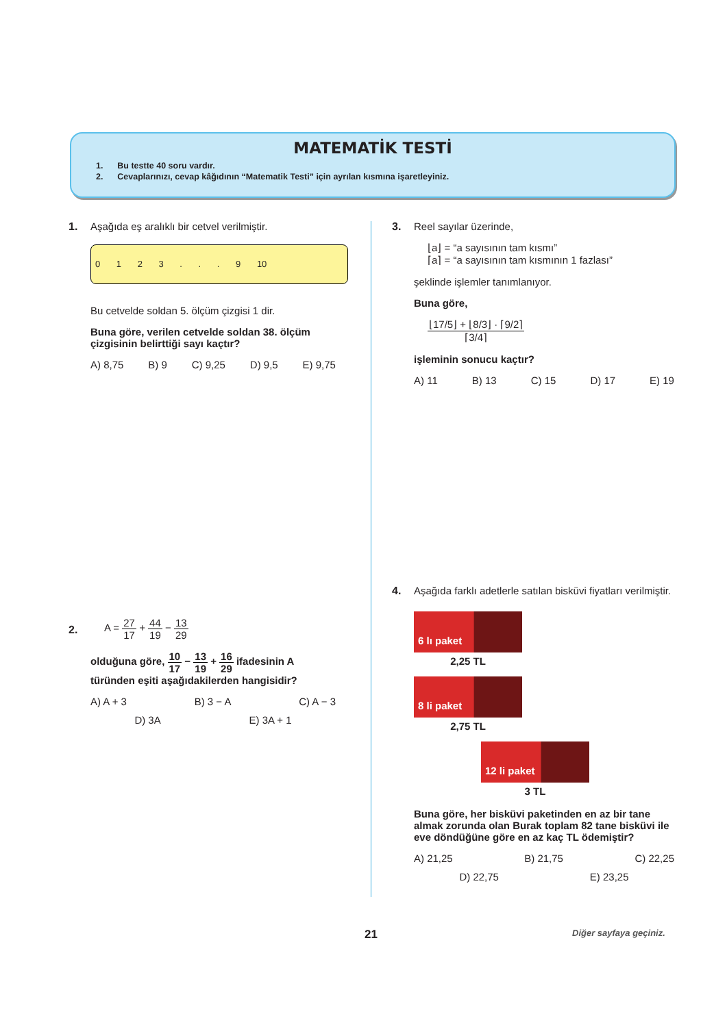MATEMATİK TESTİ
1. Bu testte 40 soru vardır.
2. Cevaplarınızı, cevap kâğıdının “Matematik Testi” için ayrılan kısmına işaretleyiniz.
1.
Aşağıda eş aralıklı bir cetvel verilmiştir.
0 1 2 3 . . . 9 10
Bu cetvelde soldan 5. ölçüm çizgisi 1 dir.
Buna göre, verilen cetvelde soldan 38. ölçüm çizgisinin belirttiği sayı kaçtır?
A) 8,75 B) 9 C) 9,25 D) 9,5 E) 9,75
2.
A = 27 17 + 44 19 − 13 29
olduğuna göre, 10 17 − 13 19 + 16 29 ifadesinin A türünden eşiti aşağıdakilerden hangisidir?
A) A + 3 B) 3 − A C) A − 3
D) 3A E) 3A + 1
3.
Reel sayılar üzerinde,
⌊a⌋ = “a sayısının tam kısmı”
⌈a⌉ = “a sayısının tam kısmının 1 fazlası”
şeklinde işlemler tanımlanıyor.
Buna göre,
⌊17/5⌋ + ⌊8/3⌋ · ⌈9/2⌉ ⌈3/4⌉
işleminin sonucu kaçtır?
A) 11 B) 13 C) 15 D) 17 E) 19
4.
Aşağıda farklı adetlerle satılan bisküvi fiyatları verilmiştir.
6 lı paket
2,25 TL
8 li paket
2,75 TL
12 li paket
3 TL
Buna göre, her bisküvi paketinden en az bir tane almak zorunda olan Burak toplam 82 tane bisküvi ile eve döndüğüne göre en az kaç TL ödemiştir?
A) 21,25 B) 21,75 C) 22,25
D) 22,75 E) 23,25
21 Diğer sayfaya geçiniz.